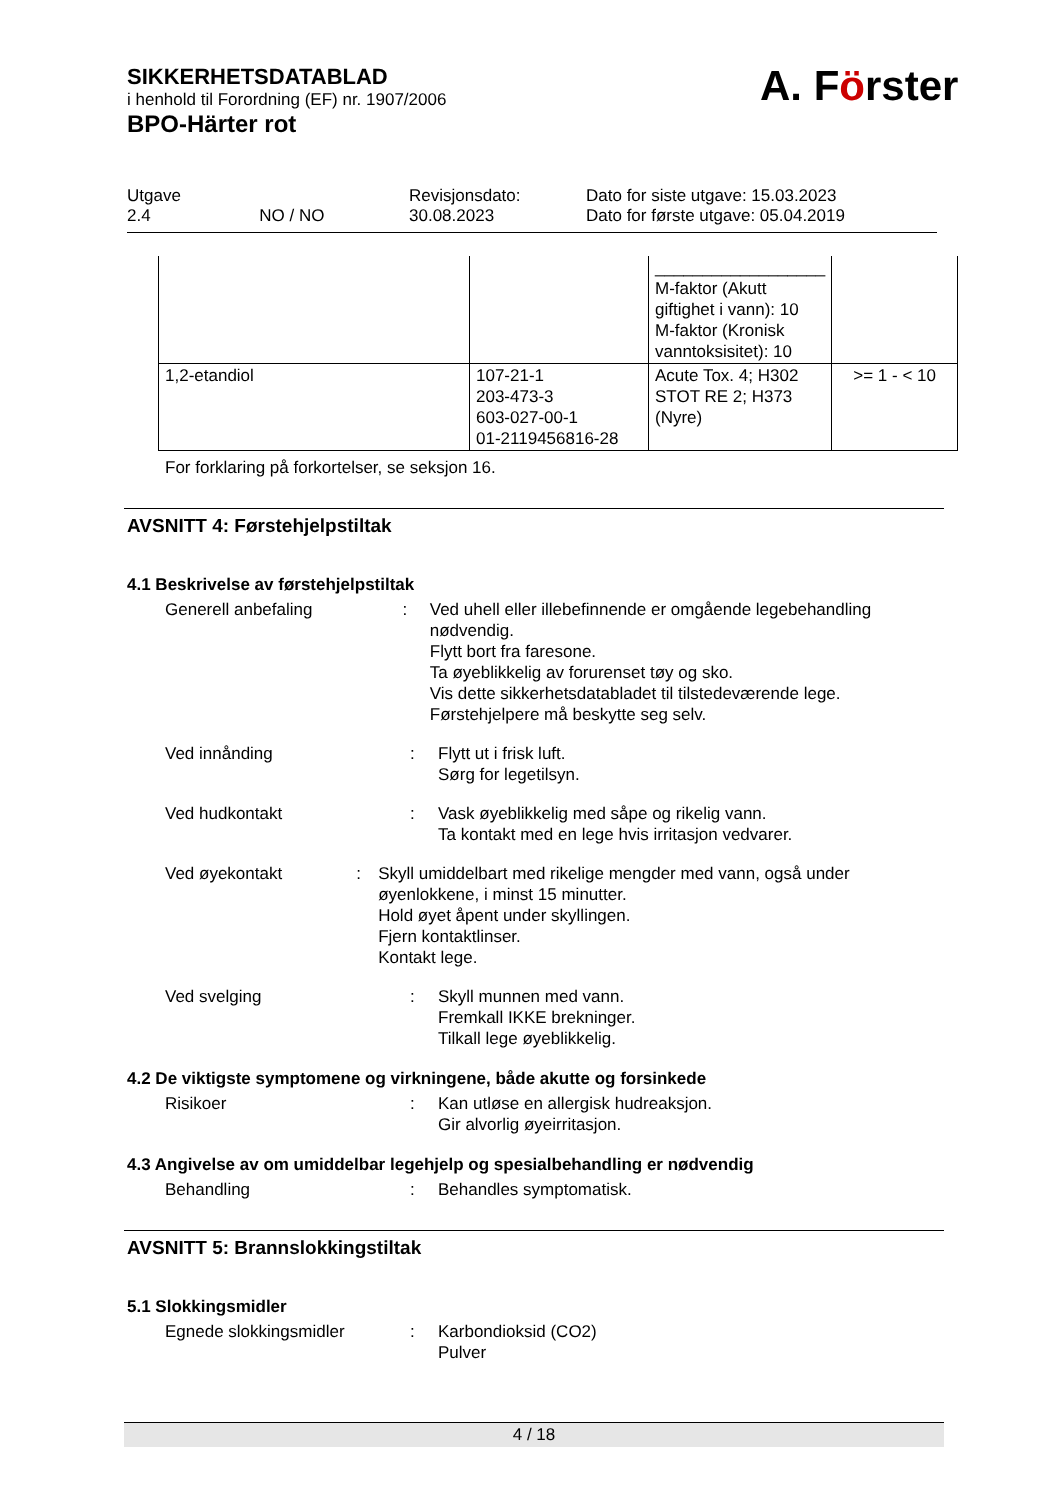SIKKERHETSDATABLAD
i henhold til Forordning (EF) nr. 1907/2006
BPO-Härter rot
A. Förster
| Utgave 2.4 NO / NO | Revisjonsdato: 30.08.2023 | Dato for siste utgave: 15.03.2023 Dato for første utgave: 05.04.2019 |
| | | __________________ M-faktor (Akutt giftighet i vann): 10 M-faktor (Kronisk vanntoksisitet): 10 | |
| 1,2-etandiol | 107-21-1 203-473-3 603-027-00-1 01-2119456816-28 | Acute Tox. 4; H302 STOT RE 2; H373 (Nyre) | >= 1 - < 10 |
For forklaring på forkortelser, se seksjon 16.
AVSNITT 4: Førstehjelpstiltak
4.1 Beskrivelse av førstehjelpstiltak
Generell anbefaling : Ved uhell eller illebefinnende er omgående legebehandling nødvendig.
Flytt bort fra faresone.
Ta øyeblikkelig av forurenset tøy og sko.
Vis dette sikkerhetsdatabladet til tilstedeværende lege.
Førstehjelpere må beskytte seg selv.
Ved innånding : Flytt ut i frisk luft.
Sørg for legetilsyn.
Ved hudkontakt : Vask øyeblikkelig med såpe og rikelig vann.
Ta kontakt med en lege hvis irritasjon vedvarer.
Ved øyekontakt : Skyll umiddelbart med rikelige mengder med vann, også under øyenlokkene, i minst 15 minutter.
Hold øyet åpent under skyllingen.
Fjern kontaktlinser.
Kontakt lege.
Ved svelging : Skyll munnen med vann.
Fremkall IKKE brekninger.
Tilkall lege øyeblikkelig.
4.2 De viktigste symptomene og virkningene, både akutte og forsinkede
Risikoer : Kan utløse en allergisk hudreaksjon.
Gir alvorlig øyeirritasjon.
4.3 Angivelse av om umiddelbar legehjelp og spesialbehandling er nødvendig
Behandling : Behandles symptomatisk.
AVSNITT 5: Brannslokkingstiltak
5.1 Slokkingsmidler
Egnede slokkingsmidler : Karbondioksid (CO2)
Pulver
4 / 18